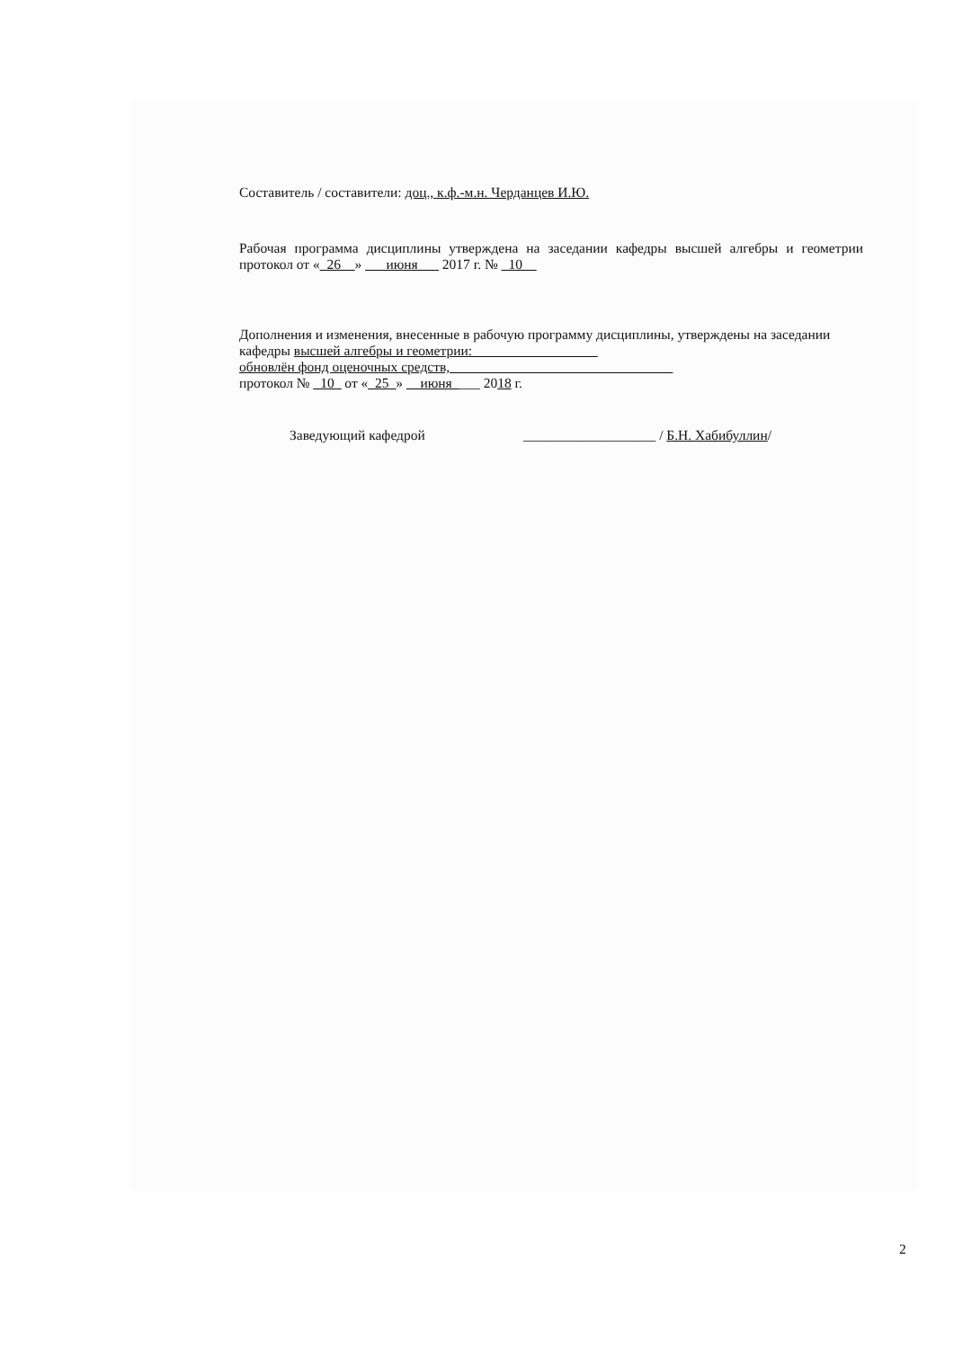Составитель / составители: доц., к.ф.-м.н. Черданцев И.Ю.
Рабочая программа дисциплины утверждена на заседании кафедры высшей алгебры и геометрии протокол от «_26__» ___июня___ 2017 г. № _10__
Дополнения и изменения, внесенные в рабочую программу дисциплины, утверждены на заседании кафедры высшей алгебры и геометрии:__________________
обновлён фонд оценочных средств,________________________________
протокол № _10_ от «_25_» __июня____ 2018 г.
Заведующий кафедрой ___________________ / Б.Н. Хабибуллин/
2